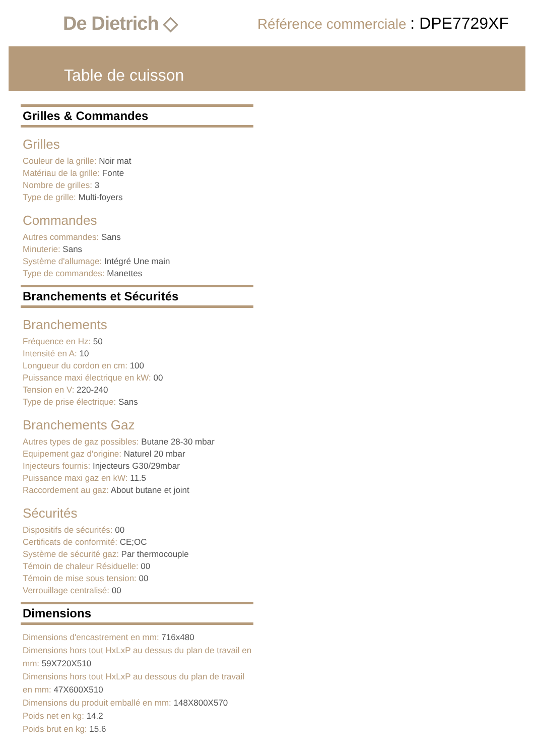De Dietrich ◇
Référence commerciale : DPE7729XF
Table de cuisson
Grilles & Commandes
Grilles
Couleur de la grille: Noir mat
Matériau de la grille: Fonte
Nombre de grilles: 3
Type de grille: Multi-foyers
Commandes
Autres commandes: Sans
Minuterie: Sans
Système d'allumage: Intégré Une main
Type de commandes: Manettes
Branchements et Sécurités
Branchements
Fréquence en Hz: 50
Intensité en A: 10
Longueur du cordon en cm: 100
Puissance maxi électrique en kW: 00
Tension en V: 220-240
Type de prise électrique: Sans
Branchements Gaz
Autres types de gaz possibles: Butane 28-30 mbar
Equipement gaz d'origine: Naturel 20 mbar
Injecteurs fournis: Injecteurs G30/29mbar
Puissance maxi gaz en kW: 11.5
Raccordement au gaz: About butane et joint
Sécurités
Dispositifs de sécurités: 00
Certificats de conformité: CE;OC
Système de sécurité gaz: Par thermocouple
Témoin de chaleur Résiduelle: 00
Témoin de mise sous tension: 00
Verrouillage centralisé: 00
Dimensions
Dimensions d'encastrement en mm: 716x480
Dimensions hors tout HxLxP au dessus du plan de travail en mm: 59X720X510
Dimensions hors tout HxLxP au dessous du plan de travail en mm: 47X600X510
Dimensions du produit emballé en mm: 148X800X570
Poids net en kg: 14.2
Poids brut en kg: 15.6